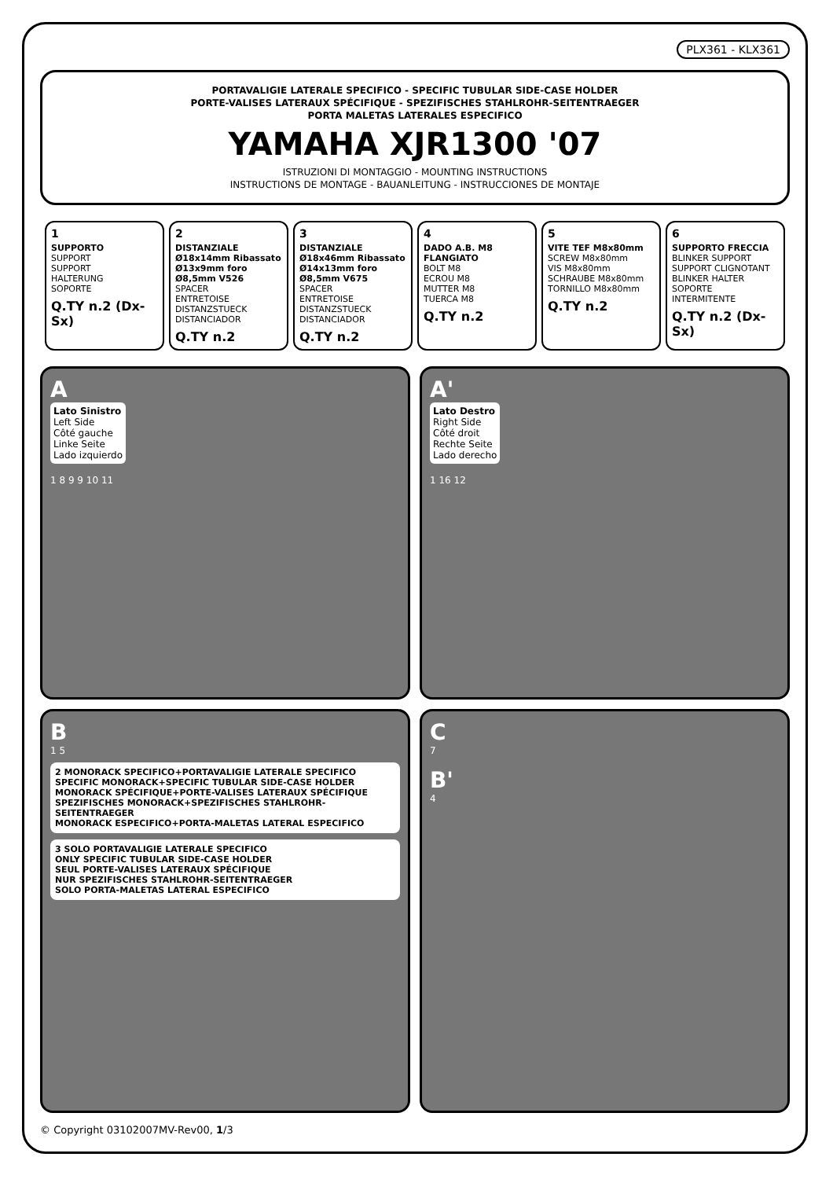PLX361 - KLX361
PORTAVALIGIE LATERALE SPECIFICO - SPECIFIC TUBULAR SIDE-CASE HOLDER
PORTE-VALISES LATERAUX SPÉCIFIQUE - SPEZIFISCHES STAHLROHR-SEITENTRAEGER
PORTA MALETAS LATERALES ESPECIFICO
YAMAHA XJR1300 '07
ISTRUZIONI DI MONTAGGIO - MOUNTING INSTRUCTIONS
INSTRUCTIONS DE MONTAGE - BAUANLEITUNG - INSTRUCCIONES DE MONTAJE
| 1 SUPPORTO SUPPORT SUPPORT HALTERUNG SOPORTE Q.TY n.2 (Dx-Sx) | 2 DISTANZIALE Ø18x14mm Ribassato Ø13x9mm foro Ø8,5mm V526 SPACER ENTRETOISE DISTANZSTUECK DISTANCIADOR Q.TY n.2 | 3 DISTANZIALE Ø18x46mm Ribassato Ø14x13mm foro Ø8,5mm V675 SPACER ENTRETOISE DISTANZSTUECK DISTANCIADOR Q.TY n.2 | 4 DADO A.B. M8 FLANGIATO BOLT M8 ECROU M8 MUTTER M8 TUERCA M8 Q.TY n.2 | 5 VITE TEF M8x80mm SCREW M8x80mm VIS M8x80mm SCHRAUBE M8x80mm TORNILLO M8x80mm Q.TY n.2 | 6 SUPPORTO FRECCIA BLINKER SUPPORT SUPPORT CLIGNOTANT BLINKER HALTER SOPORTE INTERMITENTE Q.TY n.2 (Dx-Sx) |
A
Lato Sinistro
Left Side
Côté gauche
Linke Seite
Lado izquierdo
1 8 9 9 10 11
A'
Lato Destro
Right Side
Côté droit
Rechte Seite
Lado derecho
1 16 12
B
1 5
2 MONORACK SPECIFICO+PORTAVALIGIE LATERALE SPECIFICO
SPECIFIC MONORACK+SPECIFIC TUBULAR SIDE-CASE HOLDER
MONORACK SPÉCIFIQUE+PORTE-VALISES LATERAUX SPÉCIFIQUE
SPEZIFISCHES MONORACK+SPEZIFISCHES STAHLROHR-SEITENTRAEGER
MONORACK ESPECIFICO+PORTA-MALETAS LATERAL ESPECIFICO
3 SOLO PORTAVALIGIE LATERALE SPECIFICO
ONLY SPECIFIC TUBULAR SIDE-CASE HOLDER
SEUL PORTE-VALISES LATERAUX SPÉCIFIQUE
NUR SPEZIFISCHES STAHLROHR-SEITENTRAEGER
SOLO PORTA-MALETAS LATERAL ESPECIFICO
C
7
B'
4
© Copyright 03102007MV-Rev00, 1/3